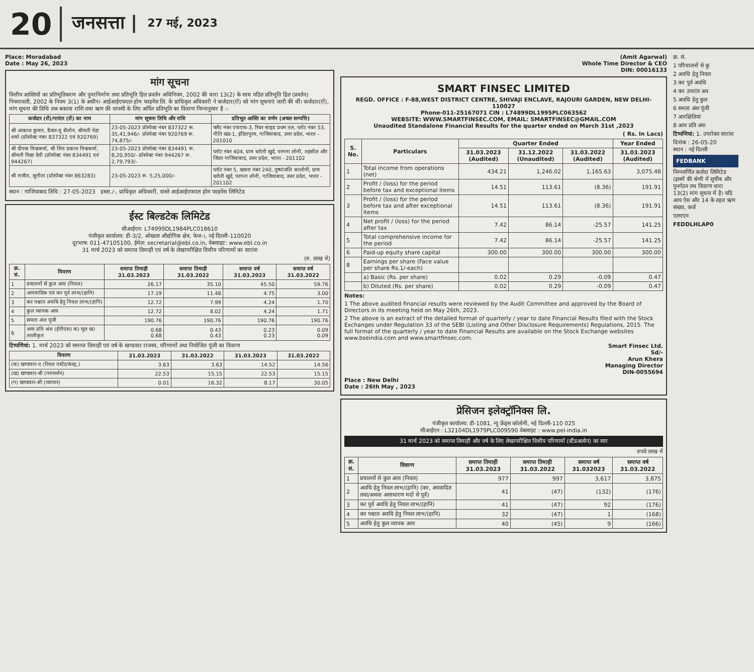20 जनसत्ता | 27 मई, 2023
Place: Moradabad
Date : May 26, 2023
मांग सूचना
वित्तीय आस्तियों का प्रतिभूतिकरण और पुनरनिर्माण तथा प्रतिभूति हित प्रवर्तन अधिनियम, 2002 की धारा 13(2) के साथ पठित प्रतिभूति हित (प्रवर्तन) नियमावली, 2002 के नियम 3(1) के अधीन। आईआईएफएल होम फाइनेंस लि. के प्राधिकृत अधिकारी ने कर्जदार(रों) को मांग सूचनाएं जारी की थीं। कर्जदार(रों), मांग सूचना की तिथि तक बकाया राशि तथा ऋण की वापसी के लिए अर्पित प्रतिभूति का विवरण निम्नानुसार है :-
| कर्जदार (रों)/गारंटर (रों) का नाम | मांग सूचना तिथि और राशि | प्रतिभूत आस्ति का वर्णन (अचल सम्पत्ति) |
| --- | --- | --- |
| श्री आकाश कुमार, डैजल-यू सैलोन, श्रीमती नेहा शर्मा (प्रॉस्पेक्ट नंबर 837322 एवं 920769) | 23-05-2023 प्रॉस्पेक्ट नंबर 837322 रू. 35,41,946/- प्रॉस्पेक्ट नंबर 920769 रू. 74,875/- | फ्लैट नंबर एफएफ-3, रियर साइड प्रथम तल, प्लॉट नंबर 53, नीति खंड-1, इंदिरापुरम, गाजियाबाद, उत्तर प्रदेश, भारत - 201010 |
| श्री दीपक विश्वकर्मा, श्री शिव प्रकाश विश्वकर्मा, श्रीमती विद्या देवी (प्रॉस्पेक्ट नंबर 834491 एवं 944267) | 23-05-2023 प्रॉस्पेक्ट नंबर 834491 रू. 8,20,950/- प्रॉस्पेक्ट नंबर 944267 रू. 2,79,793/- | प्लॉट नंबर 404, ग्राम धरोती खुर्द, परगना लोनी, तहसील और जिला गाजियाबाद, उत्तर प्रदेश, भारत - 201102 |
| श्री राजीव, सुनीता (प्रॉस्पेक्ट नंबर 863283) | 23-05-2023 रू. 5,25,000/- | प्लॉट नंबर 5, खसरा नंबर 240, पुष्पांजलि कालोनी, ग्राम धरोती खुर्द, परगना लोनी, गाजियाबाद, उत्तर प्रदेश, भारत - 201102 |
स्थान : गाजियाबाद तिथि : 27-05-2023 हस्ता./-, प्राधिकृत अधिकारी, वास्ते आईआईएफएल होम फाइनेंस लिमिटेड
ईस्ट बिल्डटेक लिमिटेड
सीआईएन: L74999DL1984PLC018610
पंजीकृत कार्यालय: डी-3/2, ओखला औद्योगिक क्षेत्र, फेज-।, नई दिल्ली-110020
दूरभाष: 011-47105100, ईमेल: secretarial@ebl.co.in, वेबसाइट: www.ebl.co.in
31 मार्च 2023 को समाप्त तिमाही एवं वर्ष के लेखापरीक्षित वित्तीय परिणामों का सारांश
(रु. लाख में)
| क्र. सं. | विवरण | समाप्त तिमाही 31.03.2023 | समाप्त तिमाही 31.03.2022 | समाप्त वर्ष 31.03.2023 | समाप्त वर्ष 31.03.2022 |
| --- | --- | --- | --- | --- | --- |
| 1 | प्रचालनों से कुल आय (निवल) | 26.17 | 35.10 | 45.50 | 59.76 |
| 2 | आपवादिक एवं कर पूर्व लाभ/(हानि) | 17.19 | 11.48 | 4.75 | 3.00 |
| 3 | कर पश्चात अवधि हेतु निवल लाभ/(हानि) | 12.72 | 7.99 | 4.24 | 1.70 |
| 4 | कुल व्यापक आय | 12.72 | 8.02 | 4.24 | 1.71 |
| 5 | समता अंश पूंजी | 190.76 | 190.76 | 190.76 | 190.76 |
| 6 | आय प्रति अंश (ईपीएस) क) मूल ख) तरलीकृत | 0.68 0.68 | 0.43 0.43 | 0.23 0.23 | 0.09 0.09 |
टिप्पणियां: 1. मार्च 2023 को समाप्त तिमाही एवं वर्ष के खण्डवार राजस्व, परिणामों तथा नियोजित पूंजी का विवरण
| विवरण | 31.03.2023 | 31.03.2022 | 31.03.2023 | 31.03.2022 |
| --- | --- | --- | --- | --- |
| (क) खण्डवार-ए (रियल एस्टेट/कंस्ट्र.) | 3.63 | 3.63 | 14.52 | 14.56 |
| (ख) खण्डवार-बी (परामर्शन) | 22.53 | 15.15 | 22.53 | 15.15 |
| (ग) खण्डवार-सी (व्यापार) | 0.01 | 16.32 | 8.17 | 30.05 |
(Amit Agarwal)
Whole Time Director & CEO
DIN: 00016133
SMART FINSEC LIMITED
REGD. OFFICE : F-88,WEST DISTRICT CENTRE, SHIVAJI ENCLAVE, RAJOURI GARDEN, NEW DELHI-110027
Phone-011-25167071 CIN : L74899DL1995PLC063562
WEBSITE: WWW.SMARTFINSEC.COM, EMAIL: SMARTFINSEC@GMAIL.COM
Unaudited Standalone Financial Results for the quarter ended on March 31st ,2023
( Rs. In Lacs)
| S. No. | Particulars | Quarter Ended | | | Year Ended |
| --- | --- | --- | --- | --- | --- |
| | | 31.03.2023 (Audited) | 31.12.2022 (Unaudited) | 31.03.2022 (Audited) | 31.03.2023 (Audited) |
| 1 | Total income from operations (net) | 434.21 | 1,246.02 | 1,165.63 | 3,075.48 |
| 2 | Profit / (loss) for the period before tax and exceptional items | 14.51 | 113.61 | (8.36) | 191.91 |
| 3 | Profit / (loss) for the period before tax and after exceptional items | 14.51 | 113.61 | (8.36) | 191.91 |
| 4 | Net profit / (loss) for the period after tax | 7.42 | 86.14 | -25.57 | 141.25 |
| 5 | Total comprehensive income for the period | 7.42 | 86.14 | -25.57 | 141.25 |
| 6 | Paid-up equity share capital | 300.00 | 300.00 | 300.00 | 300.00 |
| 8 | Earnings per share (Face value per share Rs.1/-each) | | | | |
| | a) Basic (Rs. per share) | 0.02 | 0.29 | -0.09 | 0.47 |
| | b) Diluted (Rs. per share) | 0.02 | 0.29 | -0.09 | 0.47 |
Notes:
1 The above audited financial results were reviewed by the Audit Committee and approved by the Board of Directors in its meeting held on May 26th, 2023.
2 The above is an extract of the detailed format of quarterly / year to date Financial Results filed with the Stock Exchanges under Regulation 33 of the SEBI (Listing and Other Disclosure Requirements) Regulations, 2015. The full format of the quarterly / year to date Financial Results are available on the Stock Exchange websites www.bseindia.com and www.smartfinsec.com.
Smart Finsec Ltd.
Sd/-
Arun Khera
Managing Director
DIN-0055694
Place : New Delhi
Date : 26th May , 2023
प्रेसिजन इलेक्ट्रॉनिक्स लि.
पंजीकृत कार्यालय: डी-1081, न्यू फ्रेंड्स कॉलोनी, नई दिल्ली-110 025
सीआईएन : L32104DL1979PLC009590 वेबसाइट : www.pel-india.in
31 मार्च 2023 को समाप्त तिमाही और वर्ष के लिए लेखापरीक्षित वित्तीय परिणामों (स्टैंडअलोन) का सार
रुपये लाख में
| क्र. सं. | विवरण | समाप्त तिमाही 31.03.2023 | समाप्त तिमाही 31.03.2022 | समाप्त वर्ष 31.032023 | समाप्त वर्ष 31.03.2022 |
| --- | --- | --- | --- | --- | --- |
| 1 | प्रचालनों से कुल आय (निवल) | 977 | 997 | 3,617 | 3,875 |
| 2 | अवधि हेतु निवल लाभ/(हानि) (कर, अपवादित तथा/अथवा असाधारण मदों से पूर्व) | 41 | (47) | (132) | (176) |
| 3 | कर पूर्व अवधि हेतु निवल लाभ/(हानि) | 41 | (47) | 92 | (176) |
| 4 | कर पश्चात अवधि हेतु निवल लाभ/(हानि) | 32 | (47) | 1 | (168) |
| 5 | अवधि हेतु कुल व्यापक आय | 40 | (45) | 9 | (166) |
क्र. सं.
1 परिचालनों से कु
2 अवधि हेतु निवल
3 कर पूर्व अवधि
4 कर उपरांत अव
5 अवधि हेतु कुल
6 समता अंश पूंजी
7 आरक्षितियां
8 आय प्रति अंश
टिप्पणियां: 1. उपरोक्त सारांश
दिनांक : 26-05-20
स्थान : नई दिल्ली
FEDBANK
निम्नवर्णित कर्जदा लिमिटेड (इसमें की श्रेणी में सूचीब और पुनर्गठन तथ विवरण धारा 13(2) मांग सूचना में है। यदि आप ऐस और 14 के तहत ऋण संख्या, कर्ज
एलएएन
FEDDLHLAP0